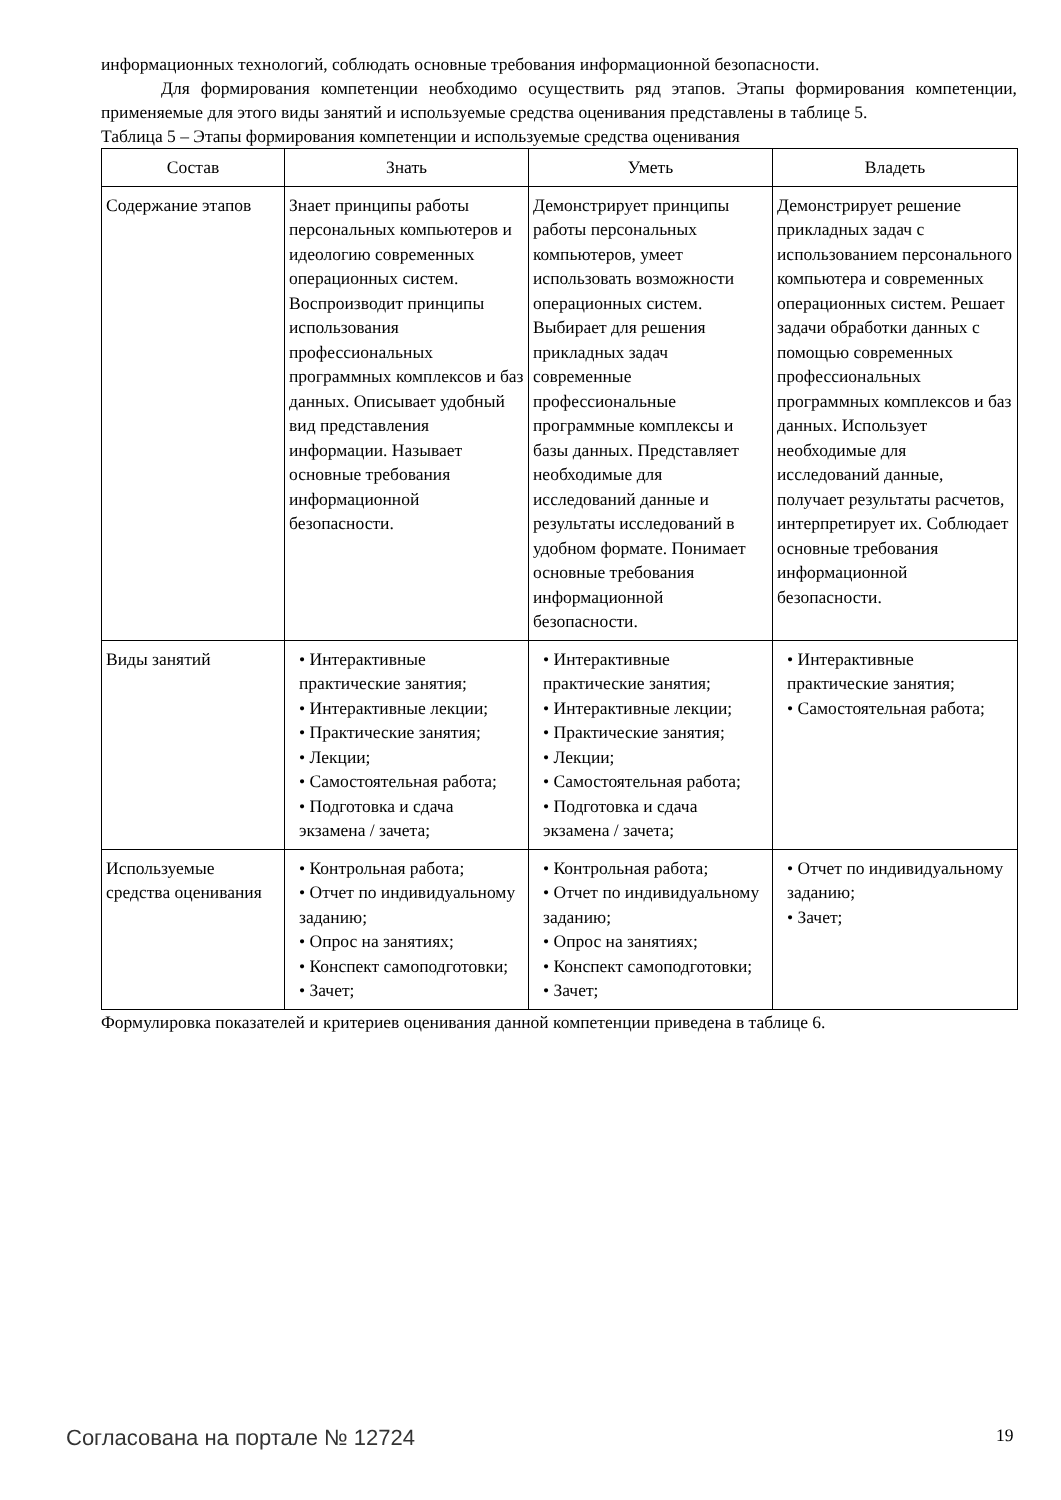информационных технологий, соблюдать основные требования информационной безопасности.
Для формирования компетенции необходимо осуществить ряд этапов. Этапы формирования компетенции, применяемые для этого виды занятий и используемые средства оценивания представлены в таблице 5.
Таблица 5 – Этапы формирования компетенции и используемые средства оценивания
| Состав | Знать | Уметь | Владеть |
| --- | --- | --- | --- |
| Содержание этапов | Знает принципы работы персональных компьютеров и идеологию современных операционных систем. Воспроизводит принципы использования профессиональных программных комплексов и баз данных. Описывает удобный вид представления информации. Называет основные требования информационной безопасности. | Демонстрирует принципы работы персональных компьютеров, умеет использовать возможности операционных систем. Выбирает для решения прикладных задач современные профессиональные программные комплексы и базы данных. Представляет необходимые для исследований данные и результаты исследований в удобном формате. Понимает основные требования информационной безопасности. | Демонстрирует решение прикладных задач с использованием персонального компьютера и современных операционных систем. Решает задачи обработки данных с помощью современных профессиональных программных комплексов и баз данных. Использует необходимые для исследований данные, получает результаты расчетов, интерпретирует их. Соблюдает основные требования информационной безопасности. |
| Виды занятий | • Интерактивные практические занятия; • Интерактивные лекции; • Практические занятия; • Лекции; • Самостоятельная работа; • Подготовка и сдача экзамена / зачета; | • Интерактивные практические занятия; • Интерактивные лекции; • Практические занятия; • Лекции; • Самостоятельная работа; • Подготовка и сдача экзамена / зачета; | • Интерактивные практические занятия; • Самостоятельная работа; |
| Используемые средства оценивания | • Контрольная работа; • Отчет по индивидуальному заданию; • Опрос на занятиях; • Конспект самоподготовки; • Зачет; | • Контрольная работа; • Отчет по индивидуальному заданию; • Опрос на занятиях; • Конспект самоподготовки; • Зачет; | • Отчет по индивидуальному заданию; • Зачет; |
Формулировка показателей и критериев оценивания данной компетенции приведена в таблице 6.
Согласована на портале № 12724 19